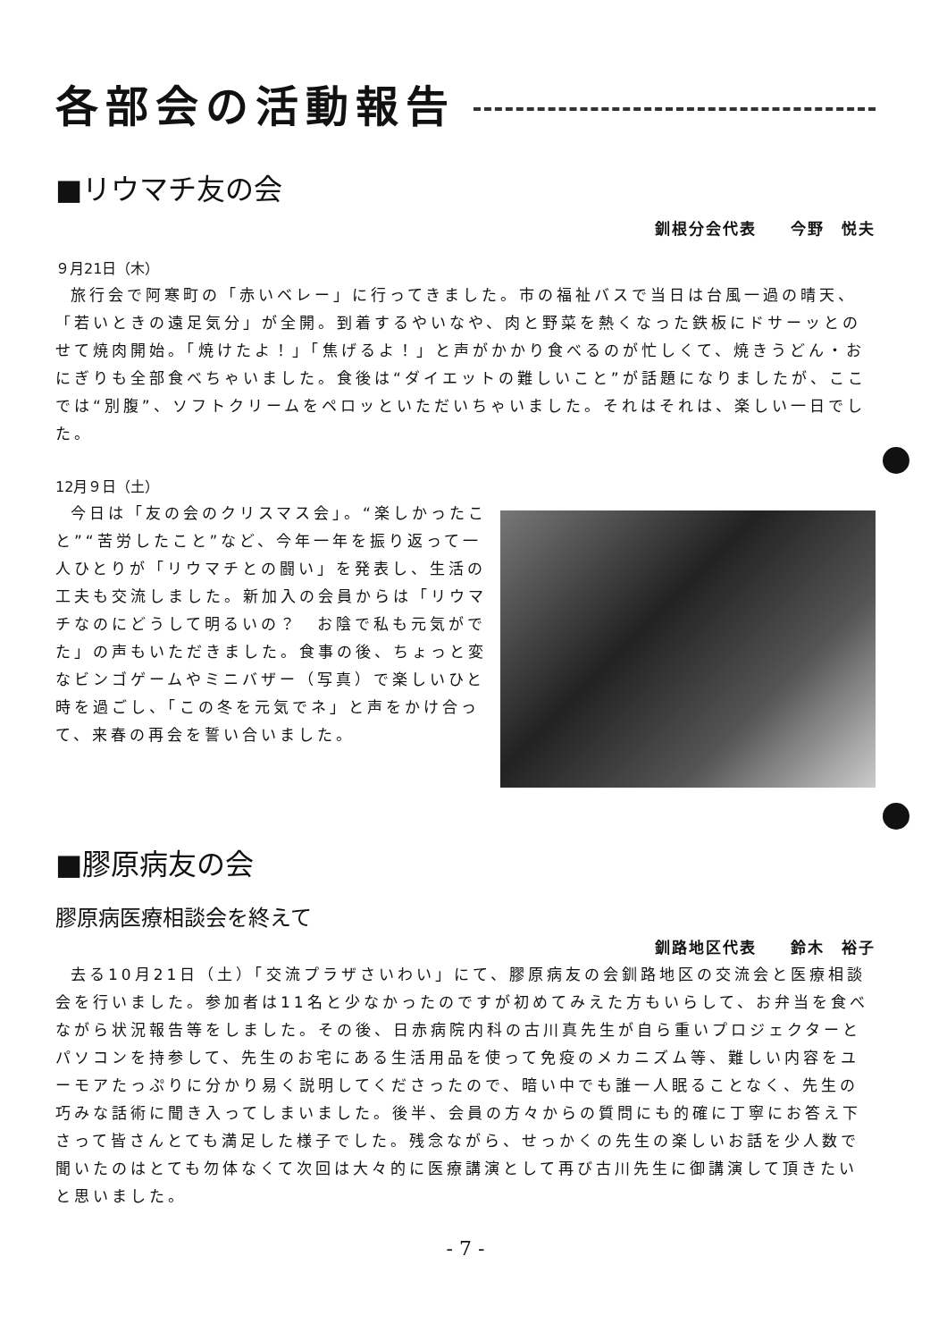各部会の活動報告
■リウマチ友の会
釧根分会代表　　今野　悦夫
９月21日（木）
旅行会で阿寒町の「赤いベレー」に行ってきました。市の福祉バスで当日は台風一過の晴天、「若いときの遠足気分」が全開。到着するやいなや、肉と野菜を熱くなった鉄板にドサーッとのせて焼肉開始。「焼けたよ！」「焦げるよ！」と声がかかり食べるのが忙しくて、焼きうどん・おにぎりも全部食べちゃいました。食後は“ダイエットの難しいこと”が話題になりましたが、ここでは“別腹”、ソフトクリームをペロッといただいちゃいました。それはそれは、楽しい一日でした。
12月９日（土）
今日は「友の会のクリスマス会」。“楽しかったこと”“苦労したこと”など、今年一年を振り返って一人ひとりが「リウマチとの闘い」を発表し、生活の工夫も交流しました。新加入の会員からは「リウマチなのにどうして明るいの？　お陰で私も元気がでた」の声もいただきました。食事の後、ちょっと変なビンゴゲームやミニバザー（写真）で楽しいひと時を過ごし、「この冬を元気でネ」と声をかけ合って、来春の再会を誓い合いました。
■膠原病友の会
膠原病医療相談会を終えて
釧路地区代表　　鈴木　裕子
去る10月21日（土）「交流プラザさいわい」にて、膠原病友の会釧路地区の交流会と医療相談会を行いました。参加者は11名と少なかったのですが初めてみえた方もいらして、お弁当を食べながら状況報告等をしました。その後、日赤病院内科の古川真先生が自ら重いプロジェクターとパソコンを持参して、先生のお宅にある生活用品を使って免疫のメカニズム等、難しい内容をユーモアたっぷりに分かり易く説明してくださったので、暗い中でも誰一人眠ることなく、先生の巧みな話術に聞き入ってしまいました。後半、会員の方々からの質問にも的確に丁寧にお答え下さって皆さんとても満足した様子でした。残念ながら、せっかくの先生の楽しいお話を少人数で聞いたのはとても勿体なくて次回は大々的に医療講演として再び古川先生に御講演して頂きたいと思いました。
- 7 -